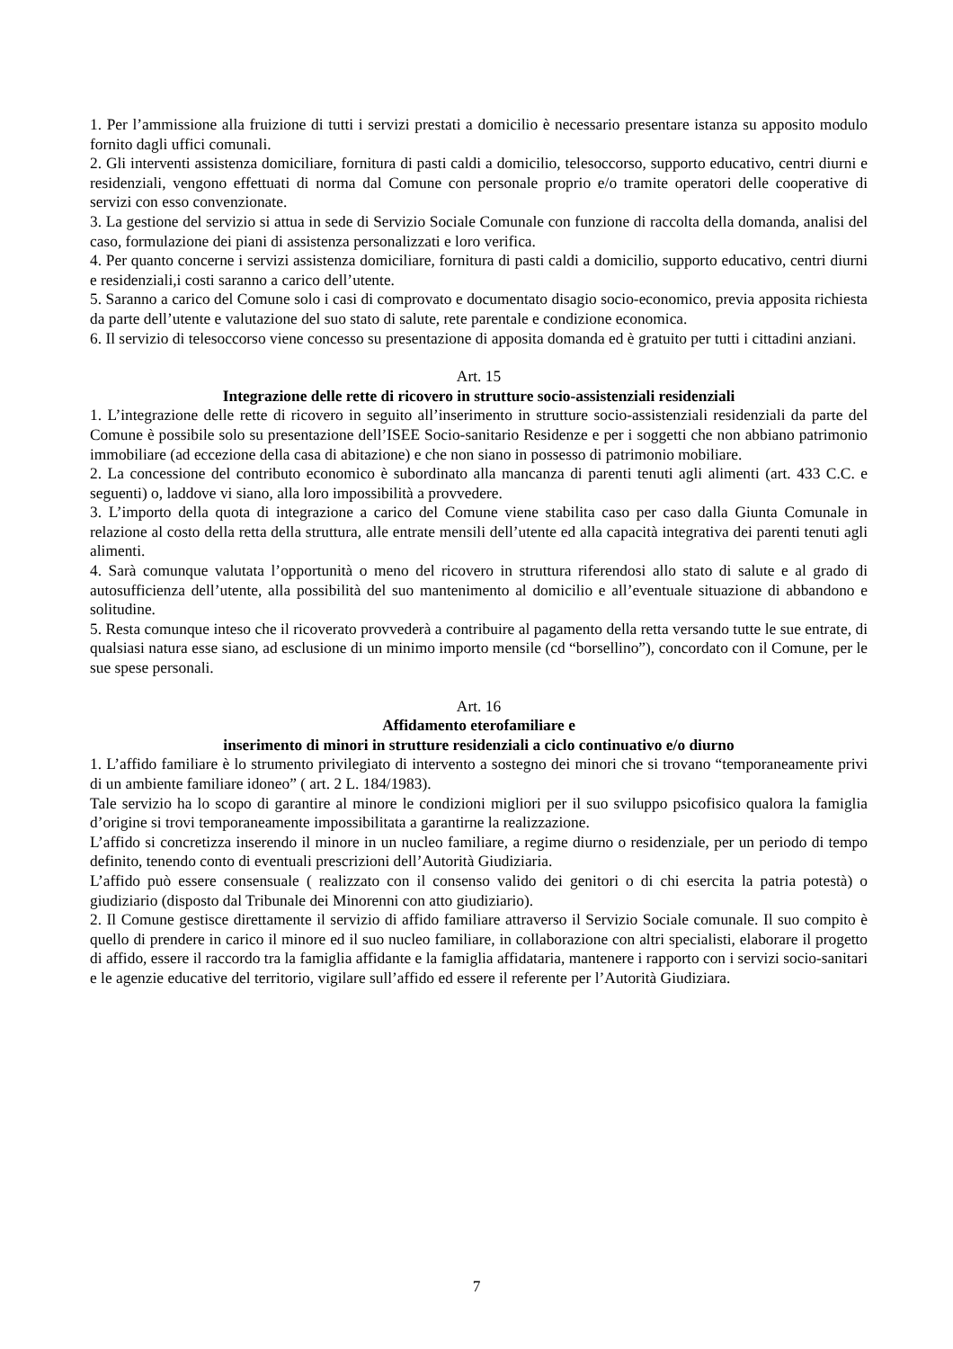1. Per l’ammissione alla fruizione di tutti i servizi prestati a domicilio è necessario presentare istanza su apposito modulo fornito dagli uffici comunali.
2. Gli interventi assistenza domiciliare, fornitura di pasti caldi a domicilio, telesoccorso, supporto educativo, centri diurni e residenziali, vengono effettuati di norma dal Comune con personale proprio e/o tramite operatori delle cooperative di servizi con esso convenzionate.
3. La gestione del servizio si attua in sede di Servizio Sociale Comunale con funzione di raccolta della domanda, analisi del caso, formulazione dei piani di assistenza personalizzati e loro verifica.
4. Per quanto concerne i servizi assistenza domiciliare, fornitura di pasti caldi a domicilio, supporto educativo, centri diurni e residenziali,i costi saranno a carico dell’utente.
5. Saranno a carico del Comune solo i casi di comprovato e documentato disagio socio-economico, previa apposita richiesta da parte dell’utente e valutazione del suo stato di salute, rete parentale e condizione economica.
6. Il servizio di telesoccorso viene concesso su presentazione di apposita domanda ed è gratuito per tutti i cittadini anziani.
Art. 15
Integrazione delle rette di ricovero in strutture socio-assistenziali residenziali
1. L’integrazione delle rette di ricovero in seguito all’inserimento in strutture socio-assistenziali residenziali da parte del Comune è possibile solo su presentazione dell’ISEE Socio-sanitario Residenze e per i soggetti che non abbiano patrimonio immobiliare (ad eccezione della casa di abitazione) e che non siano in possesso di patrimonio mobiliare.
2. La concessione del contributo economico è subordinato alla mancanza di parenti tenuti agli alimenti (art. 433 C.C. e seguenti) o, laddove vi siano, alla loro impossibilità a provvedere.
3. L’importo della quota di integrazione a carico del Comune viene stabilita caso per caso dalla Giunta Comunale in relazione al costo della retta della struttura, alle entrate mensili dell’utente ed alla capacità integrativa dei parenti tenuti agli alimenti.
4. Sarà comunque valutata l’opportunità o meno del ricovero in struttura riferendosi allo stato di salute e al grado di autosufficienza dell’utente, alla possibilità del suo mantenimento al domicilio e all’eventuale situazione di abbandono e solitudine.
5. Resta comunque inteso che il ricoverato provvederà a contribuire al pagamento della retta versando tutte le sue entrate, di qualsiasi natura esse siano, ad esclusione di un minimo importo mensile (cd “borsellino”), concordato con il Comune, per le sue spese personali.
Art. 16
Affidamento eterofamiliare e
inserimento di minori in strutture residenziali a ciclo continuativo e/o diurno
1. L’affido familiare è lo strumento privilegiato di intervento a sostegno dei minori che si trovano “temporaneamente privi di un ambiente familiare idoneo” ( art. 2 L. 184/1983).
Tale servizio ha lo scopo di garantire al minore le condizioni migliori per il suo sviluppo psicofisico qualora la famiglia d’origine si trovi temporaneamente impossibilitata a garantirne la realizzazione.
L’affido si concretizza inserendo il minore in un nucleo familiare, a regime diurno o residenziale, per un periodo di tempo definito, tenendo conto di eventuali prescrizioni dell’Autorità Giudiziaria.
L’affido può essere consensuale ( realizzato con il consenso valido dei genitori o di chi esercita la patria potestà) o giudiziario (disposto dal Tribunale dei Minorenni con atto giudiziario).
2. Il Comune gestisce direttamente il servizio di affido familiare attraverso il Servizio Sociale comunale. Il suo compito è quello di prendere in carico il minore ed il suo nucleo familiare, in collaborazione con altri specialisti, elaborare il progetto di affido, essere il raccordo tra la famiglia affidante e la famiglia affidataria, mantenere i rapporto con i servizi socio-sanitari e le agenzie educative del territorio, vigilare sull’affido ed essere il referente per l’Autorità Giudiziara.
7